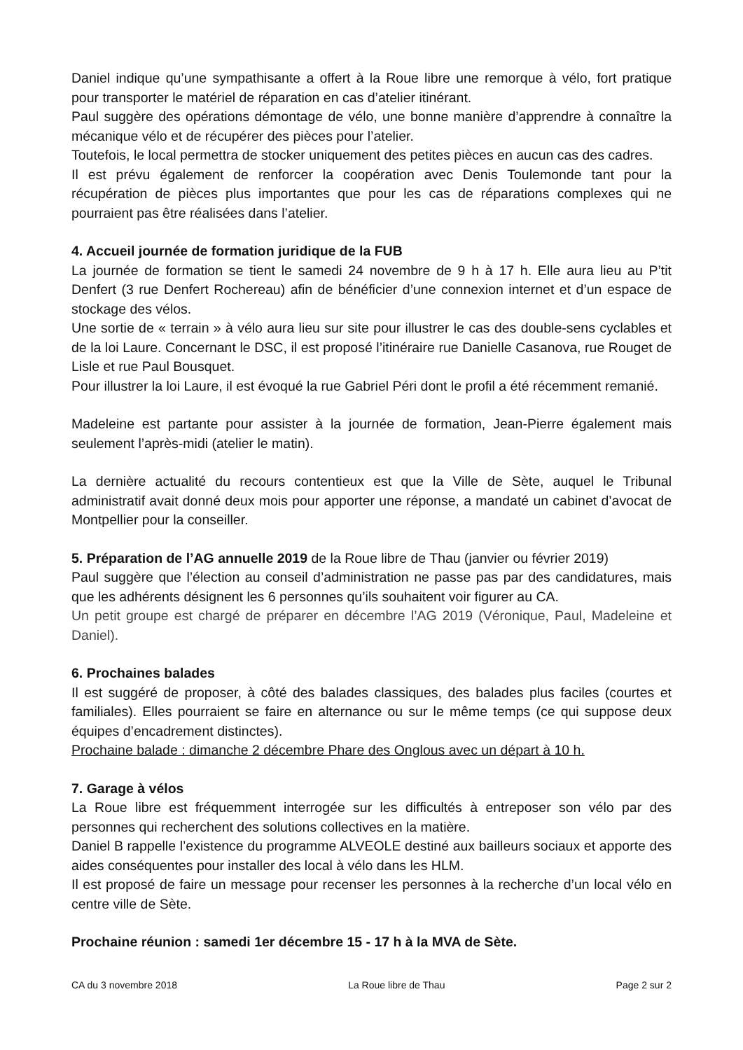Daniel indique qu’une sympathisante a offert à la Roue libre une remorque à vélo, fort pratique pour transporter le matériel de réparation en cas d’atelier itinérant.
Paul suggère des opérations démontage de vélo, une bonne manière d’apprendre à connaître la mécanique vélo et de récupérer des pièces pour l’atelier.
Toutefois, le local permettra de stocker uniquement des petites pièces en aucun cas des cadres.
Il est prévu également de renforcer la coopération avec Denis Toulemonde tant pour la récupération de pièces plus importantes que pour les cas de réparations complexes qui ne pourraient pas être réalisées dans l’atelier.
4. Accueil journée de formation juridique de la FUB
La journée de formation se tient le samedi 24 novembre de 9 h à 17 h. Elle aura lieu au P’tit Denfert (3 rue Denfert Rochereau) afin de bénéficier d’une connexion internet et d’un espace de stockage des vélos.
Une sortie de « terrain » à vélo aura lieu sur site pour illustrer le cas des double-sens cyclables et de la loi Laure. Concernant le DSC, il est proposé l’itinéraire rue Danielle Casanova, rue Rouget de Lisle et rue Paul Bousquet.
Pour illustrer la loi Laure, il est évoqué la rue Gabriel Péri dont le profil a été récemment remanié.
Madeleine est partante pour assister à la journée de formation, Jean-Pierre également mais seulement l’après-midi (atelier le matin).
La dernière actualité du recours contentieux est que la Ville de Sète, auquel le Tribunal administratif avait donné deux mois pour apporter une réponse, a mandaté un cabinet d’avocat de Montpellier pour la conseiller.
5. Préparation de l’AG annuelle 2019 de la Roue libre de Thau (janvier ou février 2019)
Paul suggère que l’élection au conseil d’administration ne passe pas par des candidatures, mais que les adhérents désignent les 6 personnes qu’ils souhaitent voir figurer au CA.
Un petit groupe est chargé de préparer en décembre l’AG 2019 (Véronique, Paul, Madeleine et Daniel).
6. Prochaines balades
Il est suggéré de proposer, à côté des balades classiques, des balades plus faciles (courtes et familiales). Elles pourraient se faire en alternance ou sur le même temps (ce qui suppose deux équipes d’encadrement distinctes).
Prochaine balade : dimanche 2 décembre Phare des Onglous avec un départ à 10 h.
7. Garage à vélos
La Roue libre est fréquemment interrogée sur les difficultés à entreposer son vélo par des personnes qui recherchent des solutions collectives en la matière.
Daniel B rappelle l’existence du programme ALVEOLE destiné aux bailleurs sociaux et apporte des aides conséquentes pour installer des local à vélo dans les HLM.
Il est proposé de faire un message pour recenser les personnes à la recherche d’un local vélo en centre ville de Sète.
Prochaine réunion : samedi 1er décembre 15 - 17 h à la MVA de Sète.
CA du 3 novembre 2018 La Roue libre de Thau Page 2 sur 2